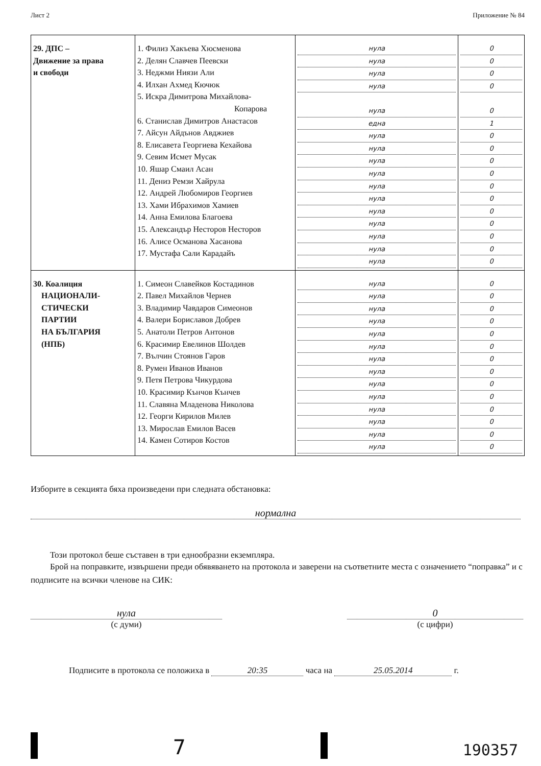Лист 2 Приложение № 84
| 29. ДПС – Движение за права и свободи | 1. Филиз Хакъева Хюсменова 2. Делян Славчев Пеевски 3. Неджми Ниязи Али 4. Илхан Ахмед Кючюк 5. Искра Димитрова Михайлова- Копарова 6. Станислав Димитров Анастасов 7. Айсун Айдънов Авджиев 8. Елисавета Георгиева Кехайова 9. Севим Исмет Мусак 10. Яшар Смаил Асан 11. Дениз Ремзи Хайрула 12. Андрей Любомиров Георгиев 13. Хами Ибрахимов Хамиев 14. Анна Емилова Благоева 15. Александър Несторов Несторов 16. Алисе Османова Хасанова 17. Мустафа Сали Карадайъ | нула нула нула нула нула една нула нула нула нула нула нула нула нула нула нула нула | 0 0 0 0 0 1 0 0 0 0 0 0 0 0 0 0 0 |
| 30. Коалиция НАЦИОНАЛИ- СТИЧЕСКИ ПАРТИИ НА БЪЛГАРИЯ (НПБ) | 1. Симеон Славейков Костадинов 2. Павел Михайлов Чернев 3. Владимир Чавдаров Симеонов 4. Валери Бориславов Добрев 5. Анатоли Петров Антонов 6. Красимир Евелинов Шолдев 7. Вълчин Стоянов Гаров 8. Румен Иванов Иванов 9. Петя Петрова Чикурдова 10. Красимир Кънчов Кънчев 11. Славяна Младенова Николова 12. Георги Кирилов Милев 13. Мирослав Емилов Васев 14. Камен Сотиров Костов | нула нула нула нула нула нула нула нула нула нула нула нула нула нула | 0 0 0 0 0 0 0 0 0 0 0 0 0 0 |
Изборите в секцията бяха произведени при следната обстановка:
нормална
Този протокол беше съставен в три еднообразни екземпляра.
Брой на поправките, извършени преди обявяването на протокола и заверени на съответните места с означението “поправка” и с подписите на всички членове на СИК:
нула
(с думи)
0
(с цифри)
Подписите в протокола се положиха в 20:35 часа на 25.05.2014 г.
7
190357